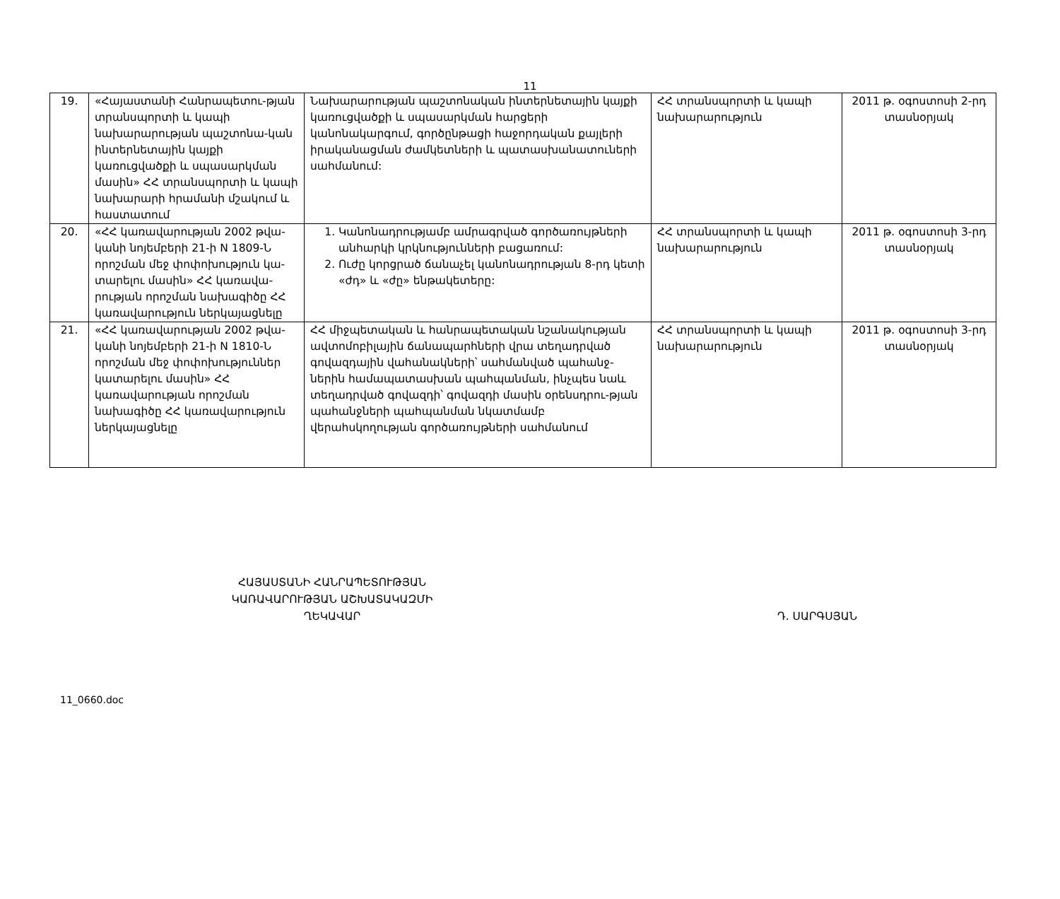11
| 19. | «Հայաստանի Հանրապետու-թյան տրանսպորտի և կապի նախարարության պաշտոնա-կան ինտերնետային կայքի կառուցվածքի և սպասարկման մասին» ՀՀ տրանսպորտի և կապի նախարարի հրամանի մշակում և հաստատում | Նախարարության պաշտոնական ինտերնետային կայքի կառուցվածքի և սպասարկման հարցերի կանոնակարգում, գործընթացի հաջորդական քայլերի իրականացման ժամկետների և պատասխանատուների սահմանում: | ՀՀ տրանսպորտի և կապի նախարարություն | 2011 թ. օգոստոսի 2-րդ տասնօրյակ |
| 20. | «ՀՀ կառավարության 2002 թվա-կանի նոյեմբերի 21-ի N 1809-Ն որոշման մեջ փոփոխություն կա-տարելու մասին» ՀՀ կառավա-րության որոշման նախագիծը ՀՀ կառավարություն ներկայացնելը | 1. Կանոնադրությամբ ամրագրված գործառույթների անհարկի կրկնությունների բացառում: 2. Ուժը կորցրած ճանաչել կանոնադրության 8-րդ կետի «ժդ» և «ժը» ենթակետերը: | ՀՀ տրանսպորտի և կապի նախարարություն | 2011 թ. օգոստոսի 3-րդ տասնօրյակ |
| 21. | «ՀՀ կառավարության 2002 թվա-կանի նոյեմբերի 21-ի N 1810-Ն որոշման մեջ փոփոխություններ կատարելու մասին» ՀՀ կառավարության որոշման նախագիծը ՀՀ կառավարություն ներկայացնելը | ՀՀ միջպետական և հանրապետական նշանակության ավտոմոբիլային ճանապարհների վրա տեղադրված գովազդային վահանակների՝ սահմանված պահանջ-ներին համապատասխան պահպանման, ինչպես նաև տեղադրված գովազդի՝ գովազդի մասին օրենսդրու-թյան պահանջների պահպանման նկատմամբ վերահսկողության գործառույթների սահմանում | ՀՀ տրանսպորտի և կապի նախարարություն | 2011 թ. օգոստոսի 3-րդ տասնօրյակ |
ՀԱՅԱՍՏԱՆԻ ՀԱՆՐԱՊԵՏՈՒԹՅԱՆ
ԿԱՌԱՎԱՐՈՒԹՅԱՆ ԱՇԽԱՏԱԿԱԶՄԻ
ՂԵԿԱՎԱՐ
Դ. ՍԱՐԳՍՅԱՆ
11_0660.doc